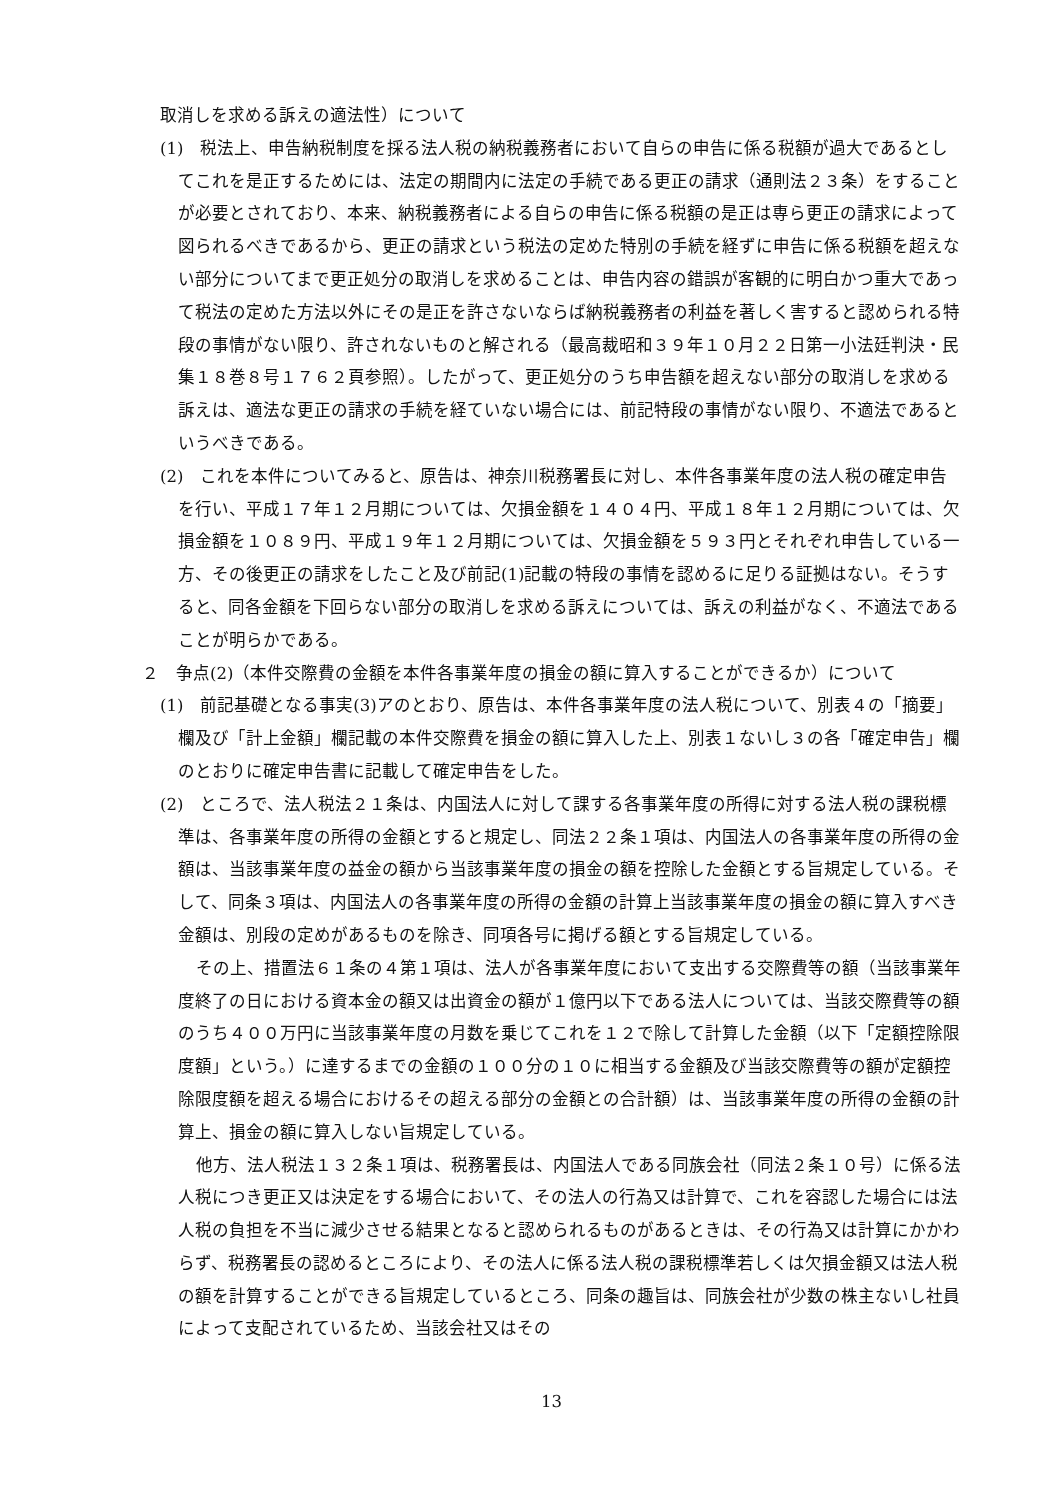取消しを求める訴えの適法性）について
(1)　税法上、申告納税制度を採る法人税の納税義務者において自らの申告に係る税額が過大であるとしてこれを是正するためには、法定の期間内に法定の手続である更正の請求（通則法２３条）をすることが必要とされており、本来、納税義務者による自らの申告に係る税額の是正は専ら更正の請求によって図られるべきであるから、更正の請求という税法の定めた特別の手続を経ずに申告に係る税額を超えない部分についてまで更正処分の取消しを求めることは、申告内容の錯誤が客観的に明白かつ重大であって税法の定めた方法以外にその是正を許さないならば納税義務者の利益を著しく害すると認められる特段の事情がない限り、許されないものと解される（最高裁昭和３９年１０月２２日第一小法廷判決・民集１８巻８号１７６２頁参照）。したがって、更正処分のうち申告額を超えない部分の取消しを求める訴えは、適法な更正の請求の手続を経ていない場合には、前記特段の事情がない限り、不適法であるというべきである。
(2)　これを本件についてみると、原告は、神奈川税務署長に対し、本件各事業年度の法人税の確定申告を行い、平成１７年１２月期については、欠損金額を１４０４円、平成１８年１２月期については、欠損金額を１０８９円、平成１９年１２月期については、欠損金額を５９３円とそれぞれ申告している一方、その後更正の請求をしたこと及び前記(1)記載の特段の事情を認めるに足りる証拠はない。そうすると、同各金額を下回らない部分の取消しを求める訴えについては、訴えの利益がなく、不適法であることが明らかである。
２　争点(2)（本件交際費の金額を本件各事業年度の損金の額に算入することができるか）について
(1)　前記基礎となる事実(3)アのとおり、原告は、本件各事業年度の法人税について、別表４の「摘要」欄及び「計上金額」欄記載の本件交際費を損金の額に算入した上、別表１ないし３の各「確定申告」欄のとおりに確定申告書に記載して確定申告をした。
(2)　ところで、法人税法２１条は、内国法人に対して課する各事業年度の所得に対する法人税の課税標準は、各事業年度の所得の金額とすると規定し、同法２２条１項は、内国法人の各事業年度の所得の金額は、当該事業年度の益金の額から当該事業年度の損金の額を控除した金額とする旨規定している。そして、同条３項は、内国法人の各事業年度の所得の金額の計算上当該事業年度の損金の額に算入すべき金額は、別段の定めがあるものを除き、同項各号に掲げる額とする旨規定している。
その上、措置法６１条の４第１項は、法人が各事業年度において支出する交際費等の額（当該事業年度終了の日における資本金の額又は出資金の額が１億円以下である法人については、当該交際費等の額のうち４００万円に当該事業年度の月数を乗じてこれを１２で除して計算した金額（以下「定額控除限度額」という。）に達するまでの金額の１００分の１０に相当する金額及び当該交際費等の額が定額控除限度額を超える場合におけるその超える部分の金額との合計額）は、当該事業年度の所得の金額の計算上、損金の額に算入しない旨規定している。
他方、法人税法１３２条１項は、税務署長は、内国法人である同族会社（同法２条１０号）に係る法人税につき更正又は決定をする場合において、その法人の行為又は計算で、これを容認した場合には法人税の負担を不当に減少させる結果となると認められるものがあるときは、その行為又は計算にかかわらず、税務署長の認めるところにより、その法人に係る法人税の課税標準若しくは欠損金額又は法人税の額を計算することができる旨規定しているところ、同条の趣旨は、同族会社が少数の株主ないし社員によって支配されているため、当該会社又はその
13